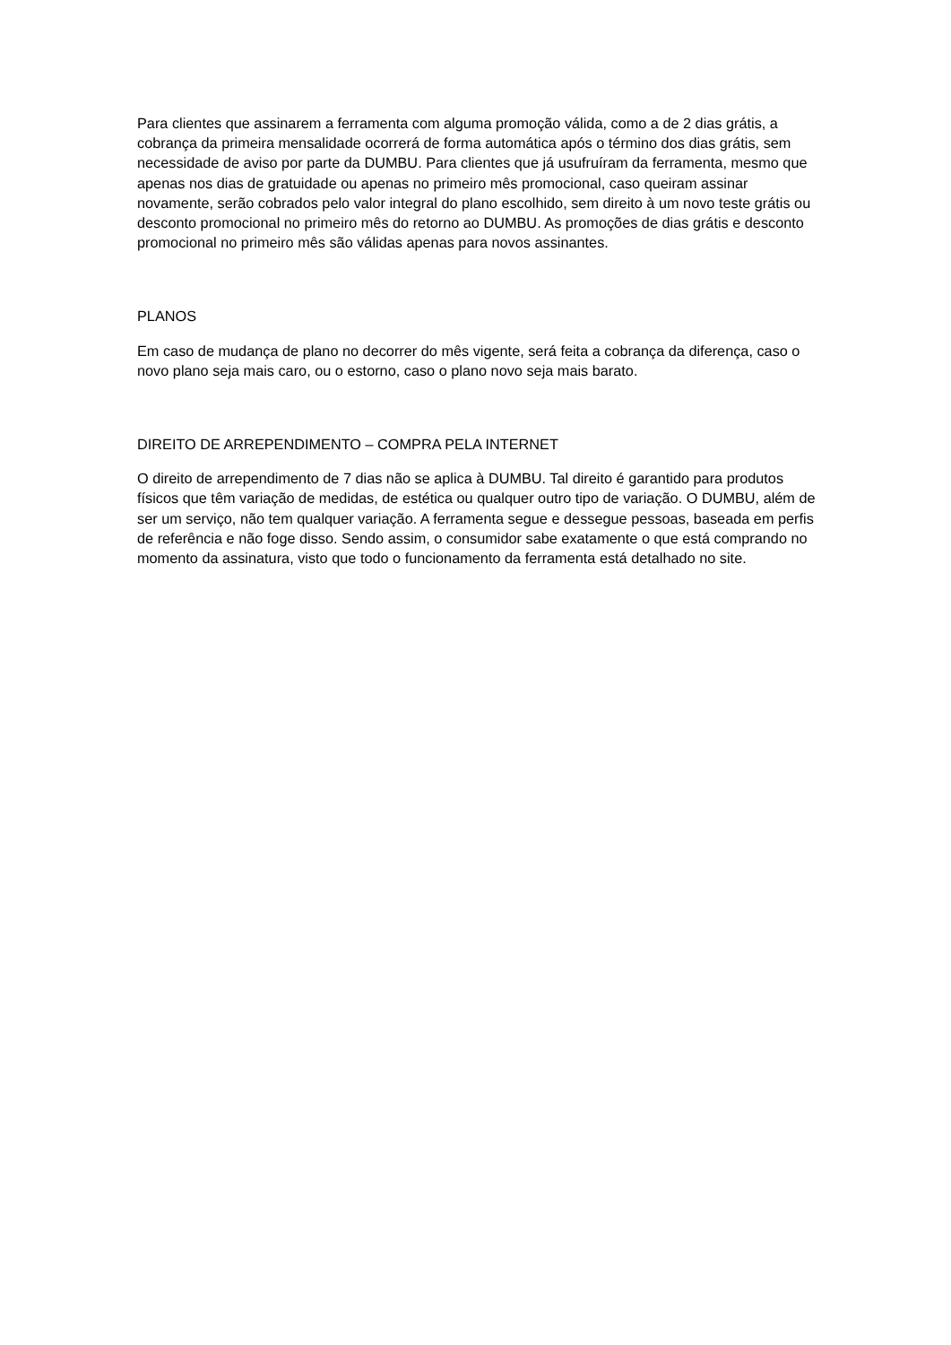Para clientes que assinarem a ferramenta com alguma promoção válida, como a de 2 dias grátis, a cobrança da primeira mensalidade ocorrerá de forma automática após o término dos dias grátis, sem necessidade de aviso por parte da DUMBU. Para clientes que já usufruíram da ferramenta, mesmo que apenas nos dias de gratuidade ou apenas no primeiro mês promocional, caso queiram assinar novamente, serão cobrados pelo valor integral do plano escolhido, sem direito à um novo teste grátis ou desconto promocional no primeiro mês do retorno ao DUMBU. As promoções de dias grátis e desconto promocional no primeiro mês são válidas apenas para novos assinantes.
PLANOS
Em caso de mudança de plano no decorrer do mês vigente, será feita a cobrança da diferença, caso o novo plano seja mais caro, ou o estorno, caso o plano novo seja mais barato.
DIREITO DE ARREPENDIMENTO – COMPRA PELA INTERNET
O direito de arrependimento de 7 dias não se aplica à DUMBU. Tal direito é garantido para produtos físicos que têm variação de medidas, de estética ou qualquer outro tipo de variação. O DUMBU, além de ser um serviço, não tem qualquer variação. A ferramenta segue e dessegue pessoas, baseada em perfis de referência e não foge disso. Sendo assim, o consumidor sabe exatamente o que está comprando no momento da assinatura, visto que todo o funcionamento da ferramenta está detalhado no site.